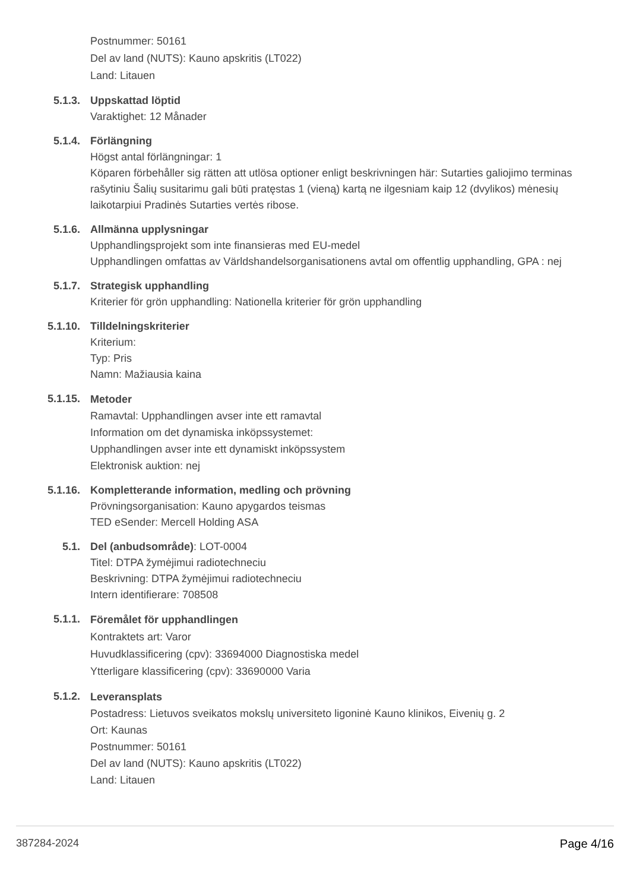Postnummer: 50161
Del av land (NUTS): Kauno apskritis (LT022)
Land: Litauen
5.1.3. Uppskattad löptid
Varaktighet: 12 Månader
5.1.4. Förlängning
Högst antal förlängningar: 1
Köparen förbehåller sig rätten att utlösa optioner enligt beskrivningen här: Sutarties galiojimo terminas rašytiniu Šalių susitarimu gali būti pratęstas 1 (vieną) kartą ne ilgesniam kaip 12 (dvylikos) mėnesių laikotarpiui Pradinės Sutarties vertės ribose.
5.1.6. Allmänna upplysningar
Upphandlingsprojekt som inte finansieras med EU-medel
Upphandlingen omfattas av Världshandelsorganisationens avtal om offentlig upphandling, GPA : nej
5.1.7. Strategisk upphandling
Kriterier för grön upphandling: Nationella kriterier för grön upphandling
5.1.10. Tilldelningskriterier
Kriterium:
Typ: Pris
Namn: Mažiausia kaina
5.1.15.
Metoder
Ramavtal: Upphandlingen avser inte ett ramavtal
Information om det dynamiska inköpssystemet:
Upphandlingen avser inte ett dynamiskt inköpssystem
Elektronisk auktion: nej
5.1.16. Kompletterande information, medling och prövning
Prövningsorganisation: Kauno apygardos teismas
TED eSender: Mercell Holding ASA
5.1. Del (anbudsområde): LOT-0004
Titel: DTPA žymėjimui radiotechneciu
Beskrivning: DTPA žymėjimui radiotechneciu
Intern identifierare: 708508
5.1.1.
Föremålet för upphandlingen
Kontraktets art: Varor
Huvudklassificering (cpv): 33694000 Diagnostiska medel
Ytterligare klassificering (cpv): 33690000 Varia
5.1.2.
Leveransplats
Postadress: Lietuvos sveikatos mokslų universiteto ligoninė Kauno klinikos, Eivenių g. 2
Ort: Kaunas
Postnummer: 50161
Del av land (NUTS): Kauno apskritis (LT022)
Land: Litauen
387284-2024 Page 4/16